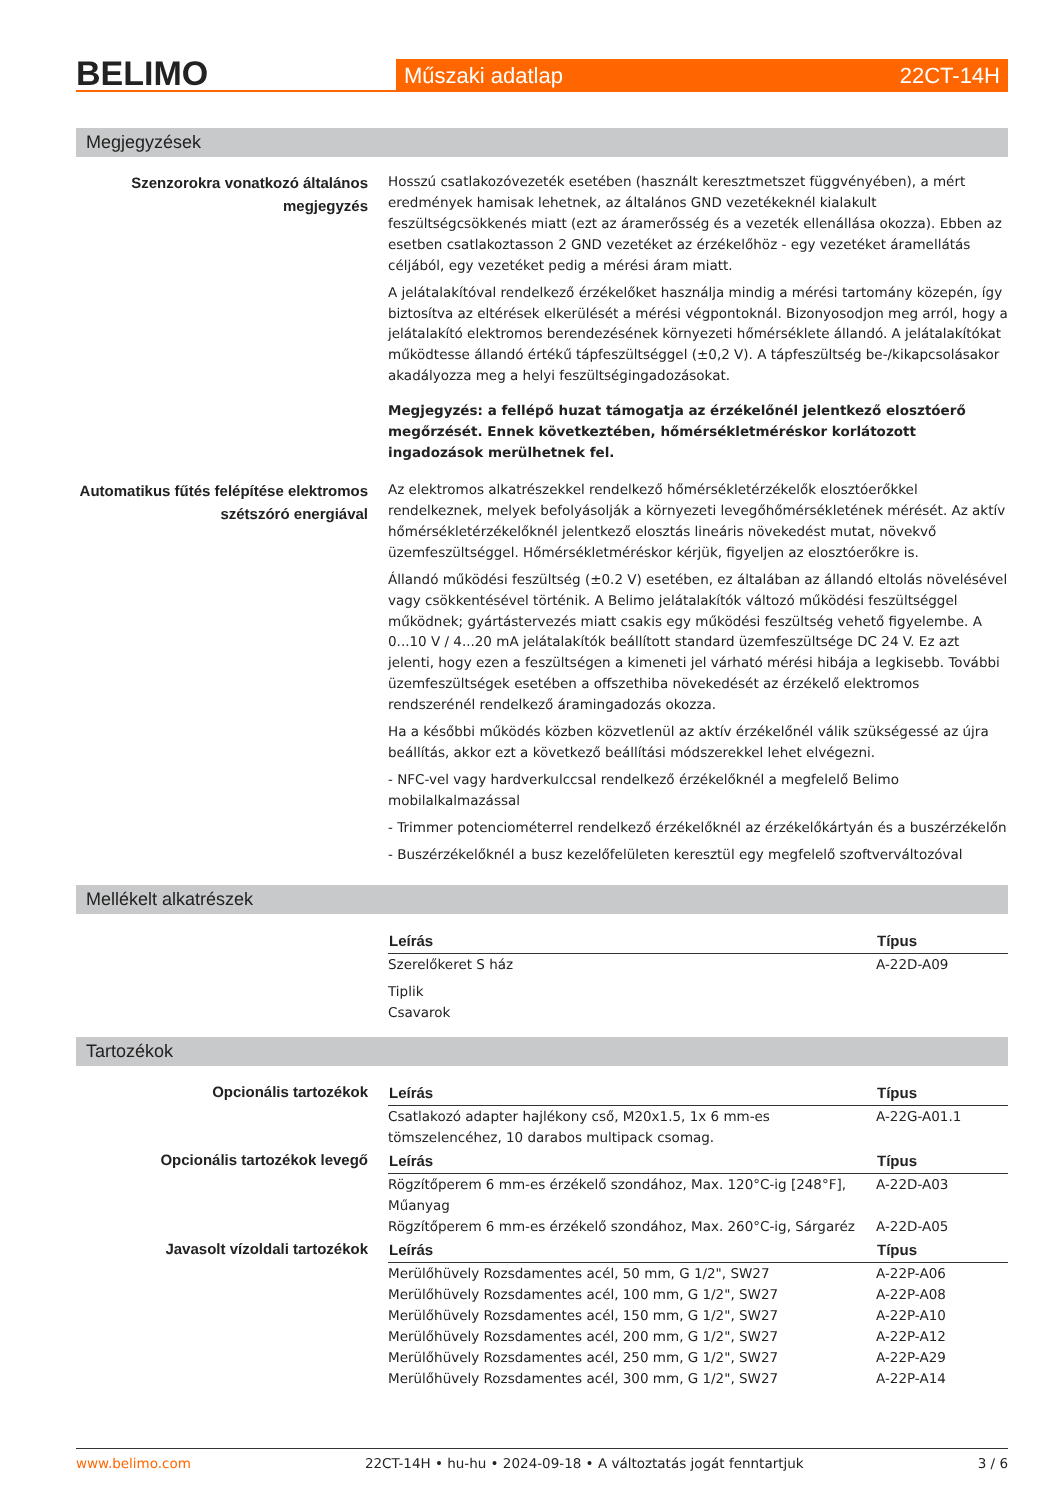BELIMO
Műszaki adatlap 22CT-14H
Megjegyzések
Szenzorokra vonatkozó általános megjegyzés
Hosszú csatlakozóvezeték esetében (használt keresztmetszet függvényében), a mért eredmények hamisak lehetnek, az általános GND vezetékeknél kialakult feszültségcsökkenés miatt (ezt az áramerősség és a vezeték ellenállása okozza). Ebben az esetben csatlakoztasson 2 GND vezetéket az érzékelőhöz - egy vezetéket áramellátás céljából, egy vezetéket pedig a mérési áram miatt.
A jelátalakítóval rendelkező érzékelőket használja mindig a mérési tartomány közepén, így biztosítva az eltérések elkerülését a mérési végpontoknál. Bizonyosodjon meg arról, hogy a jelátalakító elektromos berendezésének környezeti hőmérséklete állandó. A jelátalakítókat működtesse állandó értékű tápfeszültséggel (±0,2 V). A tápfeszültség be-/kikapcsolásakor akadályozza meg a helyi feszültségingadozásokat.
Megjegyzés: a fellépő huzat támogatja az érzékelőnél jelentkező elosztóerő megőrzését. Ennek következtében, hőmérsékletméréskor korlátozott ingadozások merülhetnek fel.
Automatikus fűtés felépítése elektromos szétszóró energiával
Az elektromos alkatrészekkel rendelkező hőmérsékletérzékelők elosztóerőkkel rendelkeznek, melyek befolyásolják a környezeti levegőhőmérsékletének mérését. Az aktív hőmérsékletérzékelőknél jelentkező elosztás lineáris növekedést mutat, növekvő üzemfeszültséggel. Hőmérsékletméréskor kérjük, figyeljen az elosztóerőkre is.
Állandó működési feszültség (±0.2 V) esetében, ez általában az állandó eltolás növelésével vagy csökkentésével történik. A Belimo jelátalakítók változó működési feszültséggel működnek; gyártástervezés miatt csakis egy működési feszültség vehető figyelembe. A 0...10 V / 4...20 mA jelátalakítók beállított standard üzemfeszültsége DC 24 V. Ez azt jelenti, hogy ezen a feszültségen a kimeneti jel várható mérési hibája a legkisebb. További üzemfeszültségek esetében a offszethiba növekedését az érzékelő elektromos rendszerénél rendelkező áramingadozás okozza.
Ha a későbbi működés közben közvetlenül az aktív érzékelőnél válik szükségessé az újra beállítás, akkor ezt a következő beállítási módszerekkel lehet elvégezni.
- NFC-vel vagy hardverkulccsal rendelkező érzékelőknél a megfelelő Belimo mobilalkalmazással
- Trimmer potenciométerrel rendelkező érzékelőknél az érzékelőkártyán és a buszérzékelőn
- Buszérzékelőknél a busz kezelőfelületen keresztül egy megfelelő szoftverváltozóval
Mellékelt alkatrészek
| Leírás | Típus |
| --- | --- |
| Szerelőkeret S ház | A-22D-A09 |
| Tiplik Csavarok | |
Tartozékok
Opcionális tartozékok
| Leírás | Típus |
| --- | --- |
| Csatlakozó adapter hajlékony cső, M20x1.5, 1x 6 mm-es tömszelencéhez, 10 darabos multipack csomag. | A-22G-A01.1 |
Opcionális tartozékok levegő
| Leírás | Típus |
| --- | --- |
| Rögzítőperem 6 mm-es érzékelő szondához, Max. 120°C-ig [248°F], Műanyag | A-22D-A03 |
| Rögzítőperem 6 mm-es érzékelő szondához, Max. 260°C-ig, Sárgaréz | A-22D-A05 |
Javasolt vízoldali tartozékok
| Leírás | Típus |
| --- | --- |
| Merülőhüvely Rozsdamentes acél, 50 mm, G 1/2", SW27 | A-22P-A06 |
| Merülőhüvely Rozsdamentes acél, 100 mm, G 1/2", SW27 | A-22P-A08 |
| Merülőhüvely Rozsdamentes acél, 150 mm, G 1/2", SW27 | A-22P-A10 |
| Merülőhüvely Rozsdamentes acél, 200 mm, G 1/2", SW27 | A-22P-A12 |
| Merülőhüvely Rozsdamentes acél, 250 mm, G 1/2", SW27 | A-22P-A29 |
| Merülőhüvely Rozsdamentes acél, 300 mm, G 1/2", SW27 | A-22P-A14 |
www.belimo.com 22CT-14H • hu-hu • 2024-09-18 • A változtatás jogát fenntartjuk 3 / 6